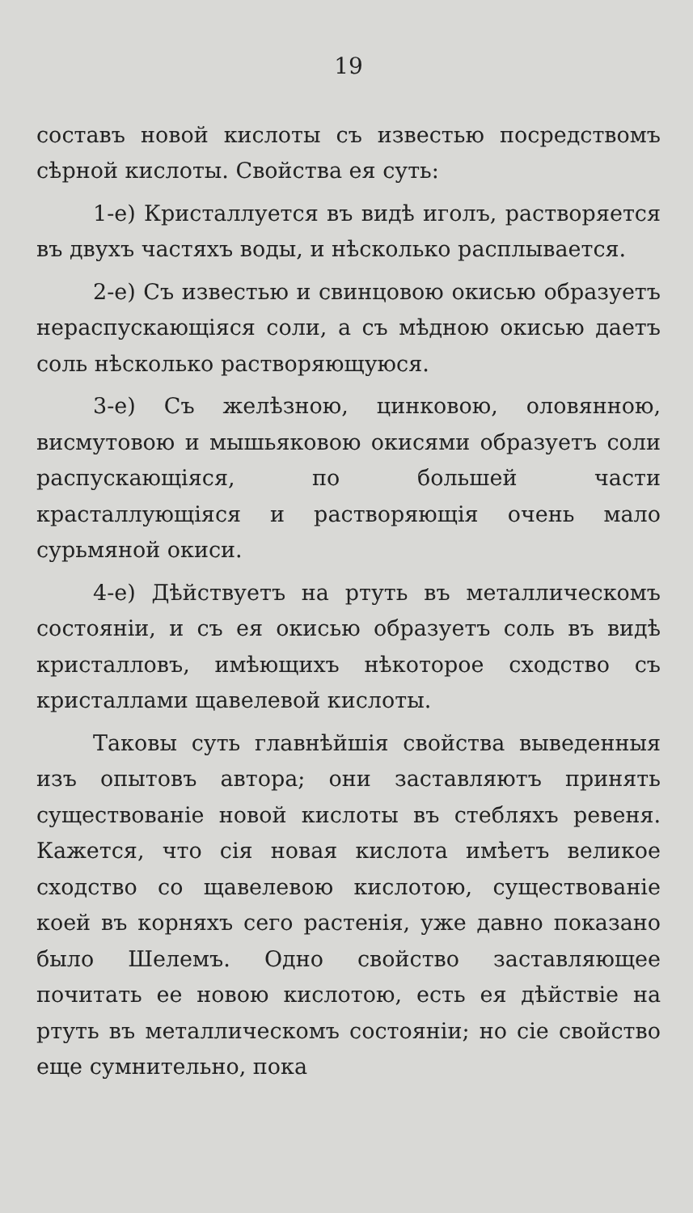19
составъ новой кислоты съ известью посредствомъ сѣрной кислоты. Свойства ея суть:
1-е) Кристаллуется въ видѣ иголъ, растворяется въ двухъ частяхъ воды, и нѣсколько расплывается.
2-е) Съ известью и свинцовою окисью образуетъ нераспускающіяся соли, а съ мѣдною окисью даетъ соль нѣсколько растворяющуюся.
3-е) Съ желѣзною, цинковою, оловянною, висмутовою и мышьяковою окисями образуетъ соли распускающіяся, по большей части красталлующіяся и растворяющія очень мало сурьмяной окиси.
4-е) Дѣйствуетъ на ртуть въ металлическомъ состояніи, и съ ея окисью образуетъ соль въ видѣ кристалловъ, имѣющихъ нѣкоторое сходство съ кристаллами щавелевой кислоты.
Таковы суть главнѣйшія свойства выведенныя изъ опытовъ автора; они заставляютъ принять существованіе новой кислоты въ стебляхъ ревеня. Кажется, что сія новая кислота имѣетъ великое сходство со щавелевою кислотою, существованіе коей въ корняхъ сего растенія, уже давно показано было Шелемъ. Одно свойство заставляющее почитать ее новою кислотою, есть ея дѣйствіе на ртуть въ металлическомъ состояніи; но сіе свойство еще сумнительно, пока